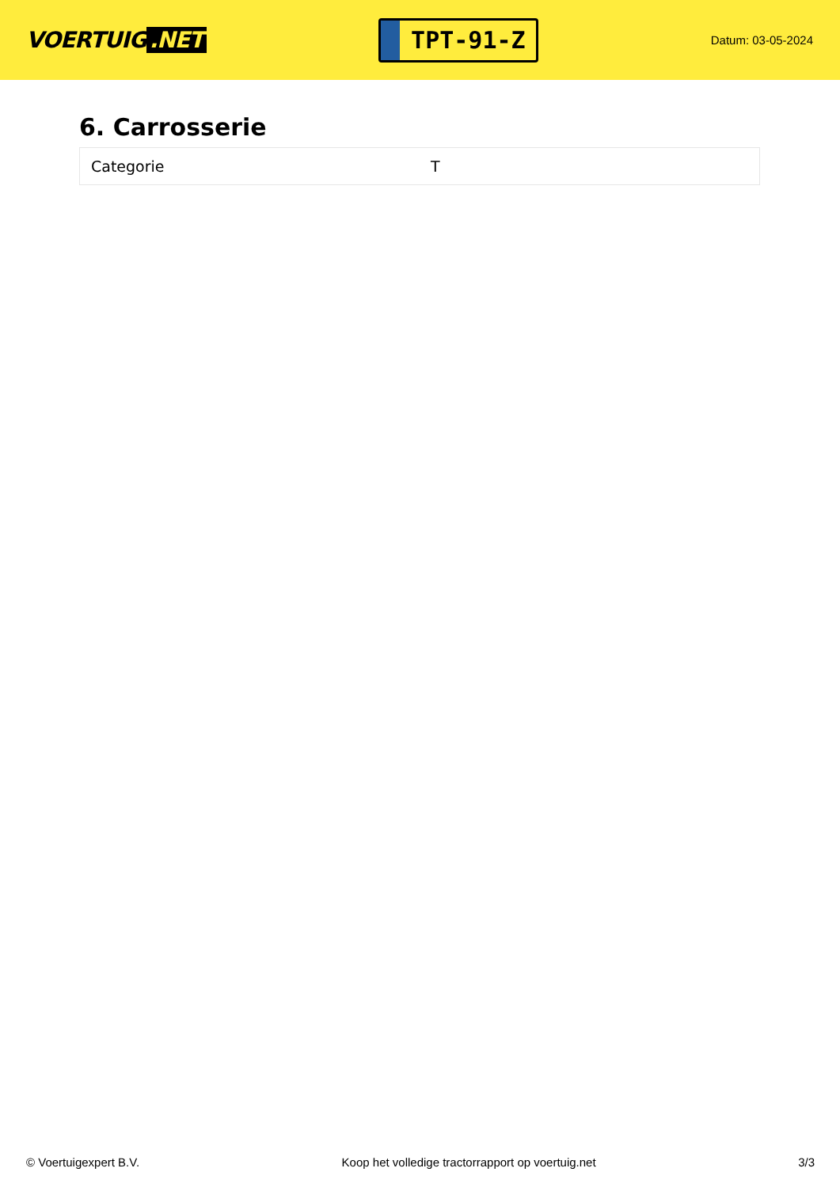VOERTUIG.NET
TPT-91-Z
Datum: 03-05-2024
6. Carrosserie
| Categorie | T |
© Voertuigexpert B.V. Koop het volledige tractorrapport op voertuig.net 3/3